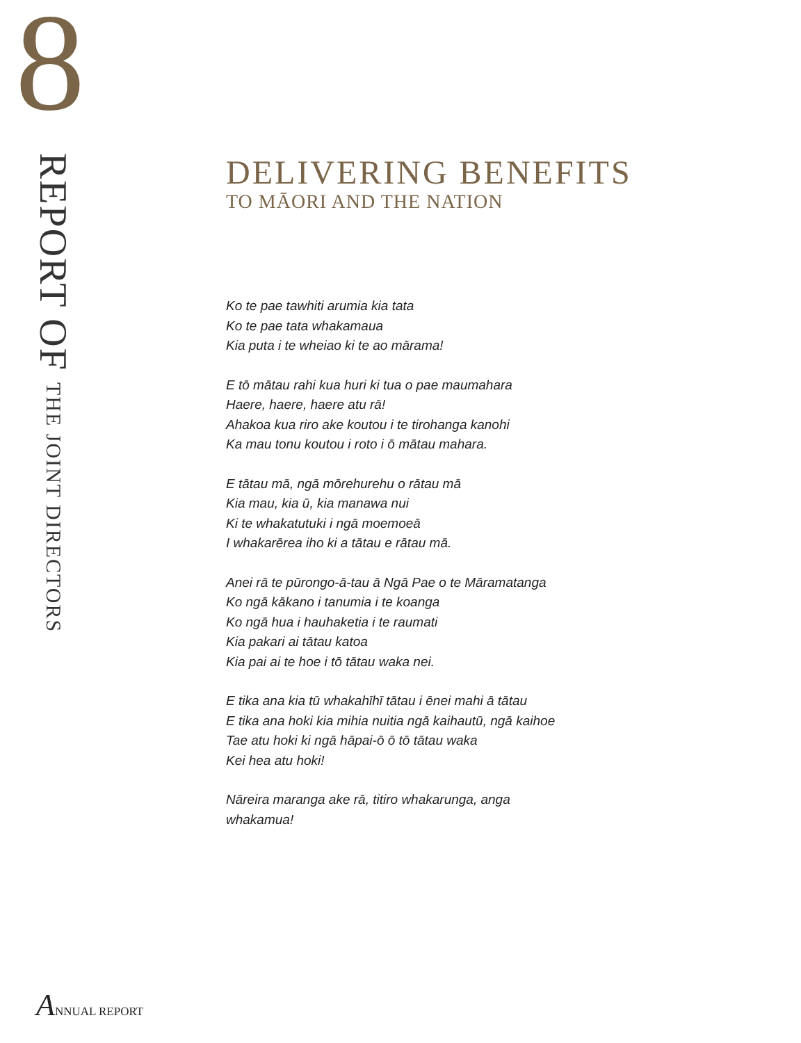8
REPORT OF THE JOINT DIRECTORS
DELIVERING BENEFITS
TO MĀORI AND THE NATION
Ko te pae tawhiti arumia kia tata
Ko te pae tata whakamaua
Kia puta i te wheiao ki te ao mārama!
E tō mātau rahi kua huri ki tua o pae maumahara
Haere, haere, haere atu rā!
Ahakoa kua riro ake koutou i te tirohanga kanohi
Ka mau tonu koutou i roto i ō mātau mahara.
E tātau mā, ngā mōrehurehu o rātau mā
Kia mau, kia ū, kia manawa nui
Ki te whakatutuki i ngā moemoeā
I whakarērea iho ki a tātau e rātau mā.
Anei rā te pūrongo-ā-tau ā Ngā Pae o te Māramatanga
Ko ngā kākano i tanumia i te koanga
Ko ngā hua i hauhaketia i te raumati
Kia pakari ai tātau katoa
Kia pai ai te hoe i tō tātau waka nei.
E tika ana kia tū whakahīhī tātau i ēnei mahi ā tātau
E tika ana hoki kia mihia nuitia ngā kaihautū, ngā kaihoe
Tae atu hoki ki ngā hāpai-ō ō tō tātau waka
Kei hea atu hoki!
Nāreira maranga ake rā, titiro whakarunga, anga
whakamua!
ANNUAL REPORT